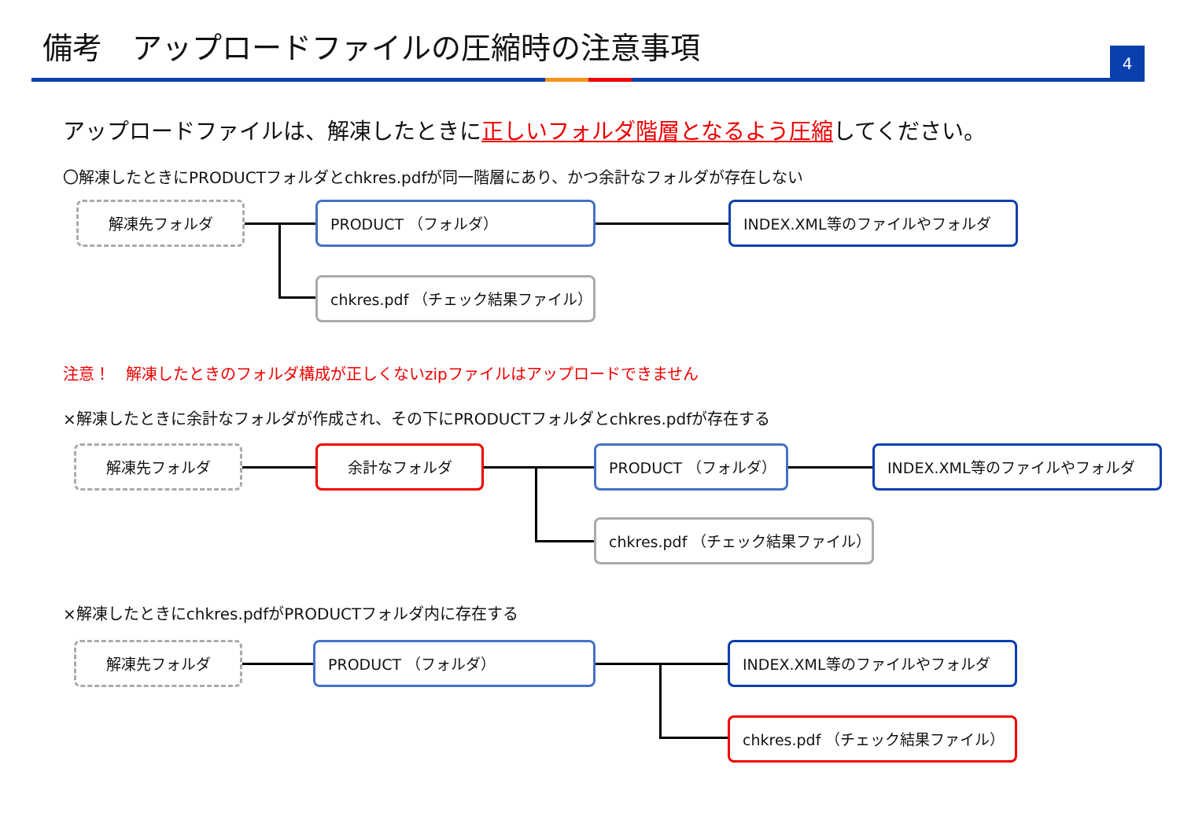備考　アップロードファイルの圧縮時の注意事項
4
アップロードファイルは、解凍したときに正しいフォルダ階層となるよう圧縮してください。
〇解凍したときにPRODUCTフォルダとchkres.pdfが同一階層にあり、かつ余計なフォルダが存在しない
解凍先フォルダ PRODUCT （フォルダ） INDEX.XML等のファイルやフォルダ
chkres.pdf （チェック結果ファイル）
注意！　解凍したときのフォルダ構成が正しくないzipファイルはアップロードできません
×解凍したときに余計なフォルダが作成され、その下にPRODUCTフォルダとchkres.pdfが存在する
解凍先フォルダ 余計なフォルダ PRODUCT （フォルダ） INDEX.XML等のファイルやフォルダ
chkres.pdf （チェック結果ファイル）
×解凍したときにchkres.pdfがPRODUCTフォルダ内に存在する
解凍先フォルダ PRODUCT （フォルダ） INDEX.XML等のファイルやフォルダ
chkres.pdf （チェック結果ファイル）